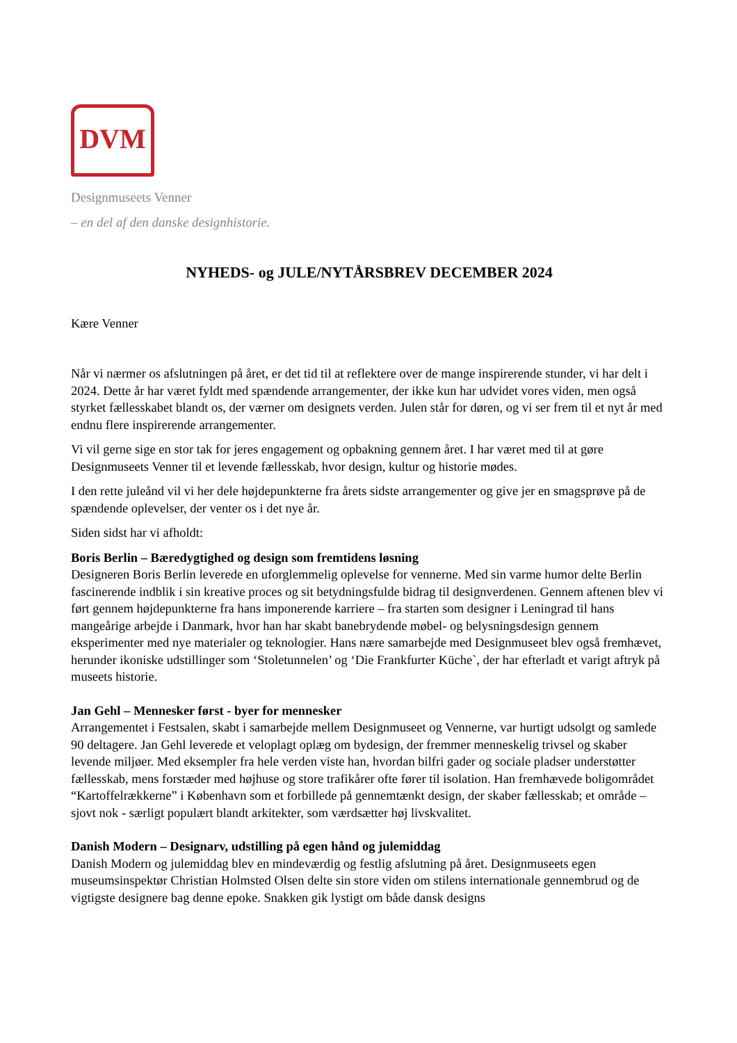DVM
Designmuseets Venner
– en del af den danske designhistorie.
NYHEDS- og JULE/NYTÅRSBREV DECEMBER 2024
Kære Venner
Når vi nærmer os afslutningen på året, er det tid til at reflektere over de mange inspirerende stunder, vi har delt i 2024. Dette år har været fyldt med spændende arrangementer, der ikke kun har udvidet vores viden, men også styrket fællesskabet blandt os, der værner om designets verden. Julen står for døren, og vi ser frem til et nyt år med endnu flere inspirerende arrangementer.
Vi vil gerne sige en stor tak for jeres engagement og opbakning gennem året. I har været med til at gøre Designmuseets Venner til et levende fællesskab, hvor design, kultur og historie mødes.
I den rette juleånd vil vi her dele højdepunkterne fra årets sidste arrangementer og give jer en smagsprøve på de spændende oplevelser, der venter os i det nye år.
Siden sidst har vi afholdt:
Boris Berlin – Bæredygtighed og design som fremtidens løsning
Designeren Boris Berlin leverede en uforglemmelig oplevelse for vennerne. Med sin varme humor delte Berlin fascinerende indblik i sin kreative proces og sit betydningsfulde bidrag til designverdenen. Gennem aftenen blev vi ført gennem højdepunkterne fra hans imponerende karriere – fra starten som designer i Leningrad til hans mangeårige arbejde i Danmark, hvor han har skabt banebrydende møbel- og belysningsdesign gennem eksperimenter med nye materialer og teknologier. Hans nære samarbejde med Designmuseet blev også fremhævet, herunder ikoniske udstillinger som ‘Stoletunnelen’ og ‘Die Frankfurter Küche`, der har efterladt et varigt aftryk på museets historie.
Jan Gehl – Mennesker først - byer for mennesker
Arrangementet i Festsalen, skabt i samarbejde mellem Designmuseet og Vennerne, var hurtigt udsolgt og samlede 90 deltagere. Jan Gehl leverede et veloplagt oplæg om bydesign, der fremmer menneskelig trivsel og skaber levende miljøer. Med eksempler fra hele verden viste han, hvordan bilfri gader og sociale pladser understøtter fællesskab, mens forstæder med højhuse og store trafikårer ofte fører til isolation. Han fremhævede boligområdet “Kartoffelrækkerne” i København som et forbillede på gennemtænkt design, der skaber fællesskab; et område – sjovt nok - særligt populært blandt arkitekter, som værdsætter høj livskvalitet.
Danish Modern – Designarv, udstilling på egen hånd og julemiddag
Danish Modern og julemiddag blev en mindeværdig og festlig afslutning på året. Designmuseets egen museumsinspektør Christian Holmsted Olsen delte sin store viden om stilens internationale gennembrud og de vigtigste designere bag denne epoke. Snakken gik lystigt om både dansk designs